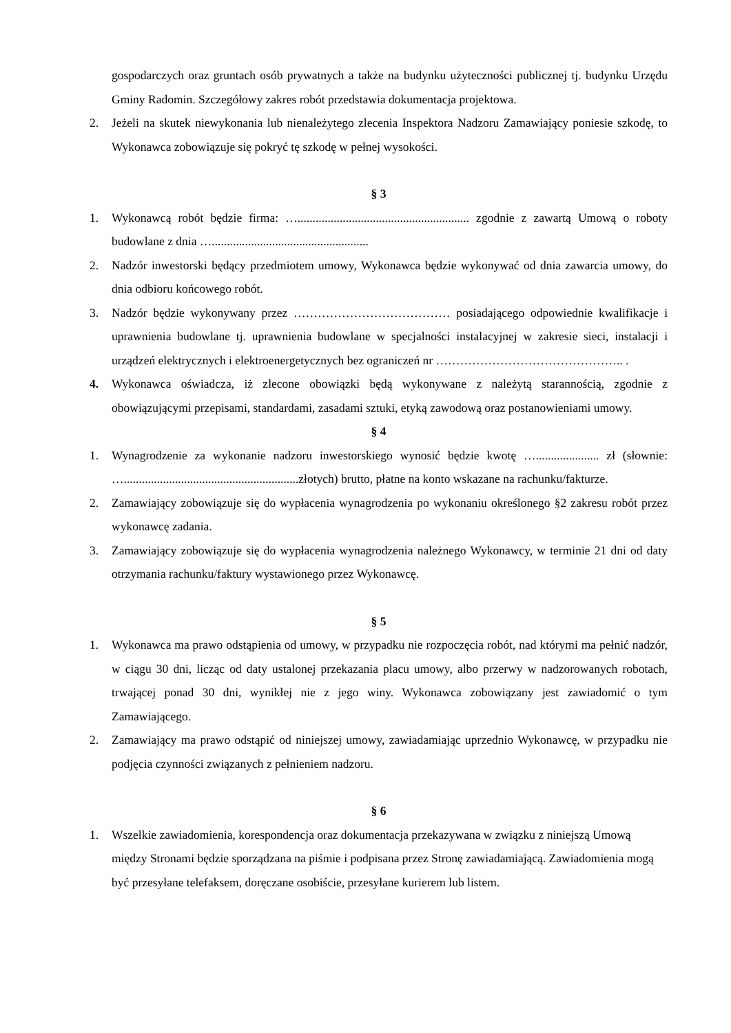gospodarczych oraz gruntach osób prywatnych a także na budynku użyteczności publicznej tj. budynku Urzędu Gminy Radomin. Szczegółowy zakres robót przedstawia dokumentacja projektowa.
2. Jeżeli na skutek niewykonania lub nienależytego zlecenia Inspektora Nadzoru Zamawiający poniesie szkodę, to Wykonawca zobowiązuje się pokryć tę szkodę w pełnej wysokości.
§ 3
1. Wykonawcą robót będzie firma: …......................................................... zgodnie z zawartą Umową o roboty budowlane z dnia …....................................................
2. Nadzór inwestorski będący przedmiotem umowy, Wykonawca będzie wykonywać od dnia zawarcia umowy, do dnia odbioru końcowego robót.
3. Nadzór będzie wykonywany przez ………………………………… posiadającego odpowiednie kwalifikacje i uprawnienia budowlane tj. uprawnienia budowlane w specjalności instalacyjnej w zakresie sieci, instalacji i urządzeń elektrycznych i elektroenergetycznych bez ograniczeń nr ……………………………………….. .
4. Wykonawca oświadcza, iż zlecone obowiązki będą wykonywane z należytą starannością, zgodnie z obowiązującymi przepisami, standardami, zasadami sztuki, etyką zawodową oraz postanowieniami umowy.
§ 4
1. Wynagrodzenie za wykonanie nadzoru inwestorskiego wynosić będzie kwotę …..................... zł (słownie: …..........................................................złotych) brutto, płatne na konto wskazane na rachunku/fakturze.
2. Zamawiający zobowiązuje się do wypłacenia wynagrodzenia po wykonaniu określonego §2 zakresu robót przez wykonawcę zadania.
3. Zamawiający zobowiązuje się do wypłacenia wynagrodzenia należnego Wykonawcy, w terminie 21 dni od daty otrzymania rachunku/faktury wystawionego przez Wykonawcę.
§ 5
1. Wykonawca ma prawo odstąpienia od umowy, w przypadku nie rozpoczęcia robót, nad którymi ma pełnić nadzór, w ciągu 30 dni, licząc od daty ustalonej przekazania placu umowy, albo przerwy w nadzorowanych robotach, trwającej ponad 30 dni, wynikłej nie z jego winy. Wykonawca zobowiązany jest zawiadomić o tym Zamawiającego.
2. Zamawiający ma prawo odstąpić od niniejszej umowy, zawiadamiając uprzednio Wykonawcę, w przypadku nie podjęcia czynności związanych z pełnieniem nadzoru.
§ 6
1. Wszelkie zawiadomienia, korespondencja oraz dokumentacja przekazywana w związku z niniejszą Umową między Stronami będzie sporządzana na piśmie i podpisana przez Stronę zawiadamiającą. Zawiadomienia mogą być przesyłane telefaksem, doręczane osobiście, przesyłane kurierem lub listem.